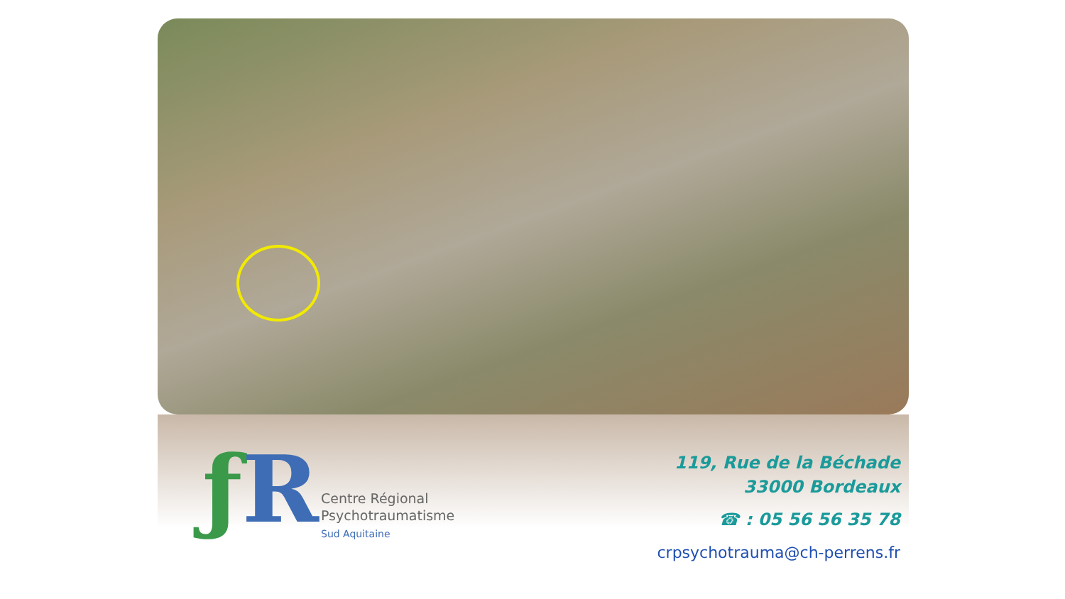ƒ R
Centre Régional
Psychotraumatisme
Sud Aquitaine
119, Rue de la Béchade
33000 Bordeaux
☎ : 05 56 56 35 78
crpsychotrauma@ch-perrens.fr